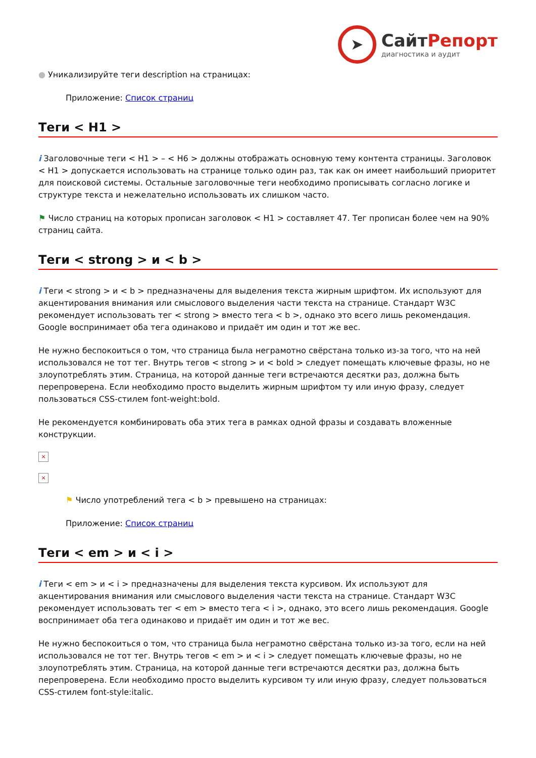➤
СайтРепорт
диагностика и аудит
● Уникализируйте теги description на страницах:
Приложение: Список страниц
Теги < H1 >
i Заголовочные теги < H1 > – < H6 > должны отображать основную тему контента страницы. Заголовок < H1 > допускается использовать на странице только один раз, так как он имеет наибольший приоритет для поисковой системы. Остальные заголовочные теги необходимо прописывать согласно логике и структуре текста и нежелательно использовать их слишком часто.
⚑ Число страниц на которых прописан заголовок < H1 > составляет 47. Тег прописан более чем на 90% страниц сайта.
Теги < strong > и < b >
i Теги < strong > и < b > предназначены для выделения текста жирным шрифтом. Их используют для акцентирования внимания или смыслового выделения части текста на странице. Стандарт W3C рекомендует использовать тег < strong > вместо тега < b >, однако это всего лишь рекомендация. Google воспринимает оба тега одинаково и придаёт им один и тот же вес.
Не нужно беспокоиться о том, что страница была неграмотно свёрстана только из-за того, что на ней использовался не тот тег. Внутрь тегов < strong > и < bold > следует помещать ключевые фразы, но не злоупотреблять этим. Страница, на которой данные теги встречаются десятки раз, должна быть перепроверена. Если необходимо просто выделить жирным шрифтом ту или иную фразу, следует пользоваться CSS-стилем font-weight:bold.
Не рекомендуется комбинировать оба этих тега в рамках одной фразы и создавать вложенные конструкции.
×
×
⚑ Число употреблений тега < b > превышено на страницах:
Приложение: Список страниц
Теги < em > и < i >
i Теги < em > и < i > предназначены для выделения текста курсивом. Их используют для акцентирования внимания или смыслового выделения части текста на странице. Стандарт W3C рекомендует использовать тег < em > вместо тега < i >, однако, это всего лишь рекомендация. Google воспринимает оба тега одинаково и придаёт им один и тот же вес.
Не нужно беспокоиться о том, что страница была неграмотно свёрстана только из-за того, если на ней использовался не тот тег. Внутрь тегов < em > и < i > следует помещать ключевые фразы, но не злоупотреблять этим. Страница, на которой данные теги встречаются десятки раз, должна быть перепроверена. Если необходимо просто выделить курсивом ту или иную фразу, следует пользоваться CSS-стилем font-style:italic.